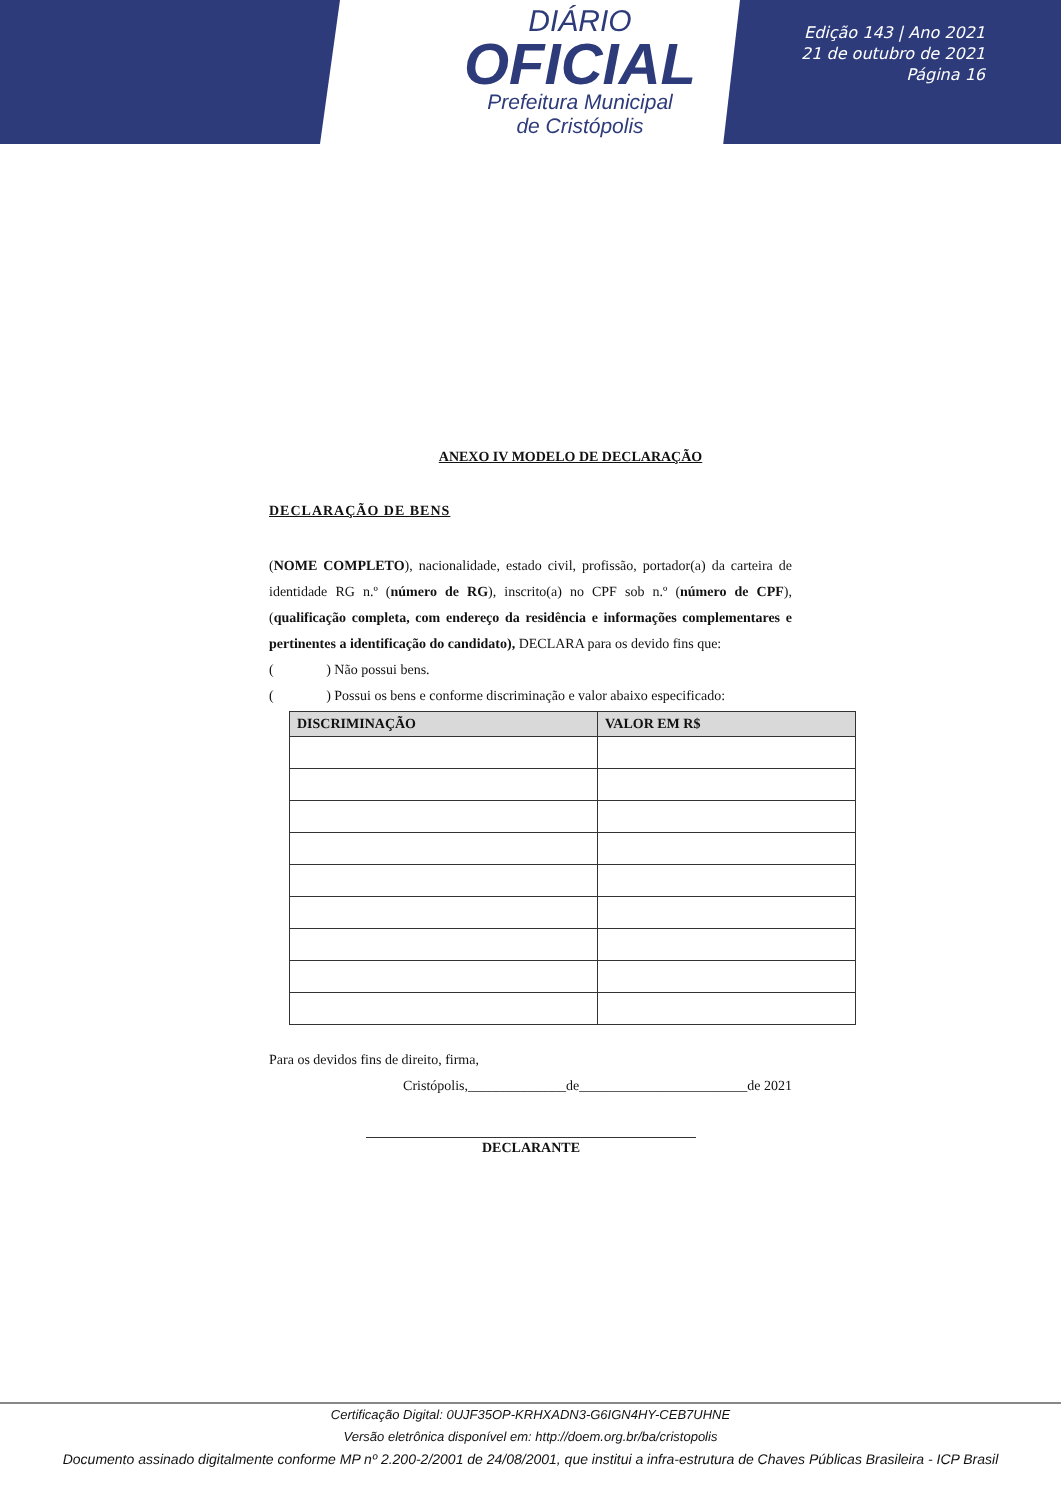DIÁRIO
OFICIAL
Prefeitura Municipal
de Cristópolis
Edição 143 | Ano 2021
21 de outubro de 2021
Página 16
ANEXO IV MODELO DE DECLARAÇÃO
DECLARAÇÃO DE BENS
(NOME COMPLETO), nacionalidade, estado civil, profissão, portador(a) da carteira de identidade RG n.º (número de RG), inscrito(a) no CPF sob n.º (número de CPF), (qualificação completa, com endereço da residência e informações complementares e pertinentes a identificação do candidato), DECLARA para os devido fins que:
( ) Não possui bens.
( ) Possui os bens e conforme discriminação e valor abaixo especificado:
| DISCRIMINAÇÃO | VALOR EM R$ |
| --- | --- |
Para os devidos fins de direito, firma,
Cristópolis,______________de________________________de 2021
DECLARANTE
Certificação Digital: 0UJF35OP-KRHXADN3-G6IGN4HY-CEB7UHNE
Versão eletrônica disponível em: http://doem.org.br/ba/cristopolis
Documento assinado digitalmente conforme MP nº 2.200-2/2001 de 24/08/2001, que institui a infra-estrutura de Chaves Públicas Brasileira - ICP Brasil